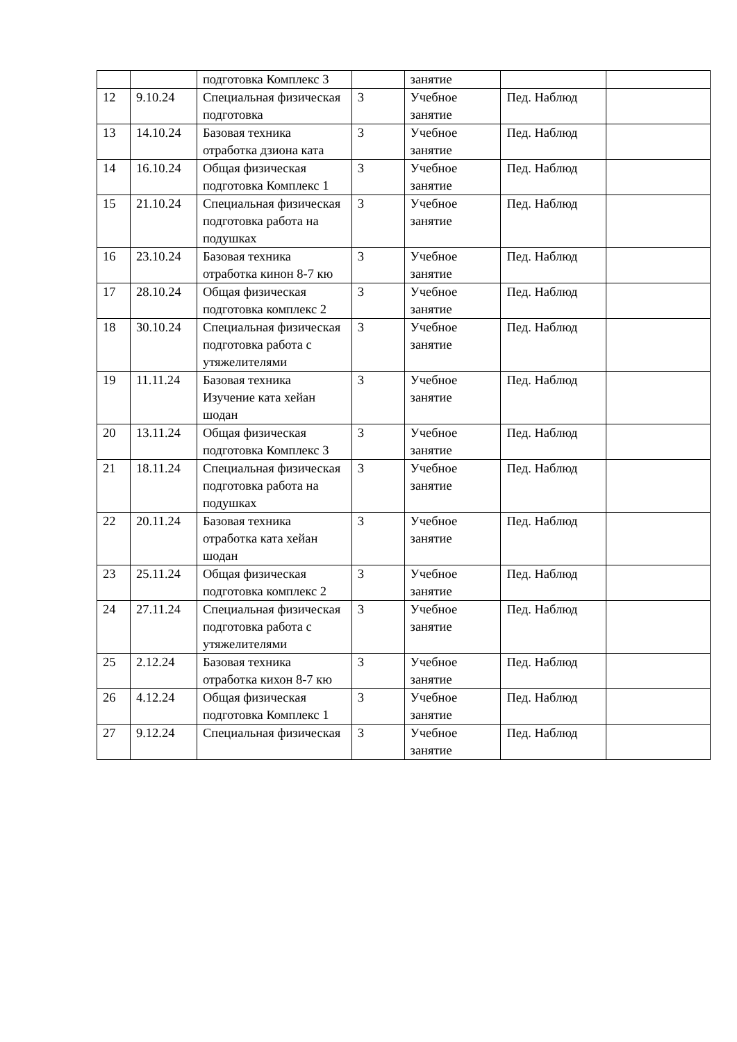| | | подготовка Комплекс 3 | | занятие | | |
| 12 | 9.10.24 | Специальная физическая подготовка | 3 | Учебное занятие | Пед. Наблюд | |
| 13 | 14.10.24 | Базовая техника отработка дзиона ката | 3 | Учебное занятие | Пед. Наблюд | |
| 14 | 16.10.24 | Общая физическая подготовка Комплекс 1 | 3 | Учебное занятие | Пед. Наблюд | |
| 15 | 21.10.24 | Специальная физическая подготовка работа на подушках | 3 | Учебное занятие | Пед. Наблюд | |
| 16 | 23.10.24 | Базовая техника отработка кинон 8-7 кю | 3 | Учебное занятие | Пед. Наблюд | |
| 17 | 28.10.24 | Общая физическая подготовка комплекс 2 | 3 | Учебное занятие | Пед. Наблюд | |
| 18 | 30.10.24 | Специальная физическая подготовка работа с утяжелителями | 3 | Учебное занятие | Пед. Наблюд | |
| 19 | 11.11.24 | Базовая техника Изучение ката хейан шодан | 3 | Учебное занятие | Пед. Наблюд | |
| 20 | 13.11.24 | Общая физическая подготовка Комплекс 3 | 3 | Учебное занятие | Пед. Наблюд | |
| 21 | 18.11.24 | Специальная физическая подготовка работа на подушках | 3 | Учебное занятие | Пед. Наблюд | |
| 22 | 20.11.24 | Базовая техника отработка ката хейан шодан | 3 | Учебное занятие | Пед. Наблюд | |
| 23 | 25.11.24 | Общая физическая подготовка комплекс 2 | 3 | Учебное занятие | Пед. Наблюд | |
| 24 | 27.11.24 | Специальная физическая подготовка работа с утяжелителями | 3 | Учебное занятие | Пед. Наблюд | |
| 25 | 2.12.24 | Базовая техника отработка кихон 8-7 кю | 3 | Учебное занятие | Пед. Наблюд | |
| 26 | 4.12.24 | Общая физическая подготовка Комплекс 1 | 3 | Учебное занятие | Пед. Наблюд | |
| 27 | 9.12.24 | Специальная физическая | 3 | Учебное занятие | Пед. Наблюд | |